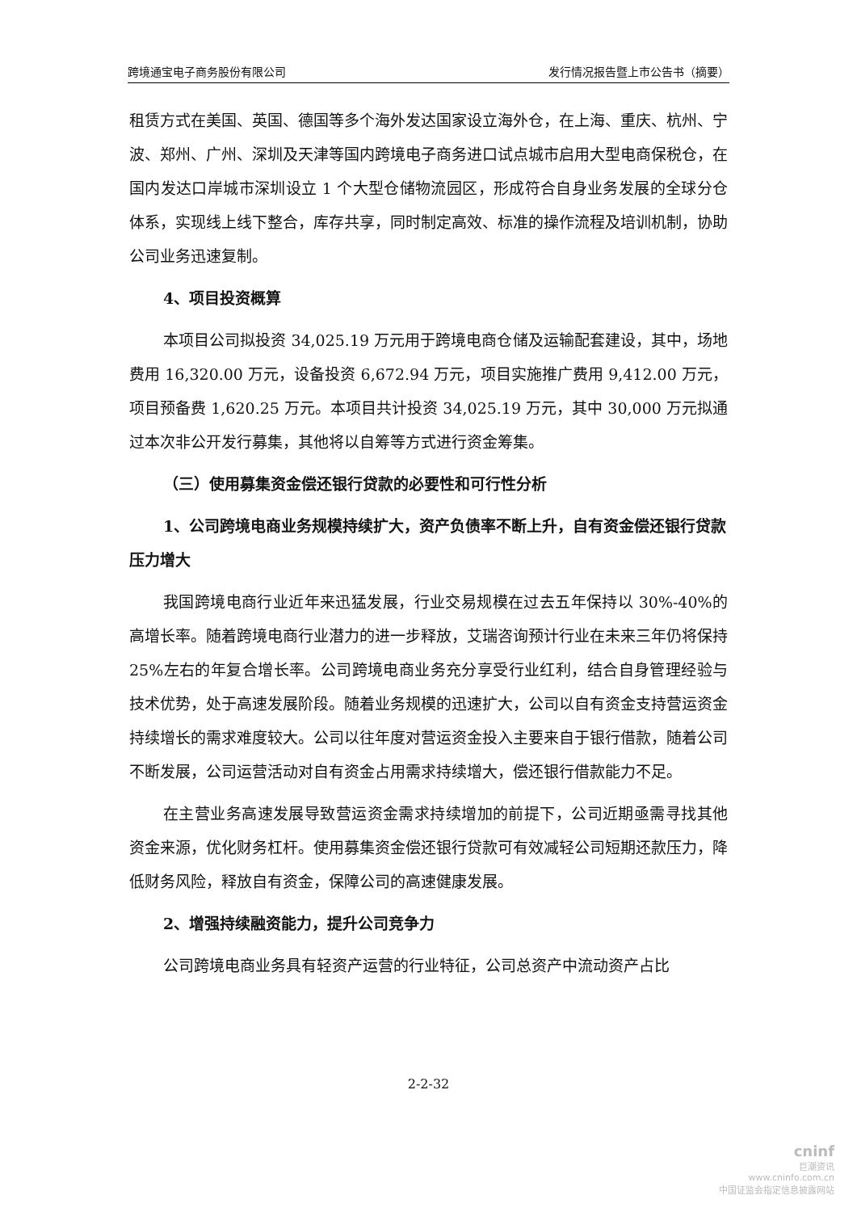跨境通宝电子商务股份有限公司 发行情况报告暨上市公告书（摘要）
租赁方式在美国、英国、德国等多个海外发达国家设立海外仓，在上海、重庆、杭州、宁波、郑州、广州、深圳及天津等国内跨境电子商务进口试点城市启用大型电商保税仓，在国内发达口岸城市深圳设立 1 个大型仓储物流园区，形成符合自身业务发展的全球分仓体系，实现线上线下整合，库存共享，同时制定高效、标准的操作流程及培训机制，协助公司业务迅速复制。
4、项目投资概算
本项目公司拟投资 34,025.19 万元用于跨境电商仓储及运输配套建设，其中，场地费用 16,320.00 万元，设备投资 6,672.94 万元，项目实施推广费用 9,412.00 万元，项目预备费 1,620.25 万元。本项目共计投资 34,025.19 万元，其中 30,000 万元拟通过本次非公开发行募集，其他将以自筹等方式进行资金筹集。
（三）使用募集资金偿还银行贷款的必要性和可行性分析
1、公司跨境电商业务规模持续扩大，资产负债率不断上升，自有资金偿还银行贷款压力增大
我国跨境电商行业近年来迅猛发展，行业交易规模在过去五年保持以 30%-40%的高增长率。随着跨境电商行业潜力的进一步释放，艾瑞咨询预计行业在未来三年仍将保持 25%左右的年复合增长率。公司跨境电商业务充分享受行业红利，结合自身管理经验与技术优势，处于高速发展阶段。随着业务规模的迅速扩大，公司以自有资金支持营运资金持续增长的需求难度较大。公司以往年度对营运资金投入主要来自于银行借款，随着公司不断发展，公司运营活动对自有资金占用需求持续增大，偿还银行借款能力不足。
在主营业务高速发展导致营运资金需求持续增加的前提下，公司近期亟需寻找其他资金来源，优化财务杠杆。使用募集资金偿还银行贷款可有效减轻公司短期还款压力，降低财务风险，释放自有资金，保障公司的高速健康发展。
2、增强持续融资能力，提升公司竞争力
公司跨境电商业务具有轻资产运营的行业特征，公司总资产中流动资产占比
2-2-32
cninf
巨潮资讯
www.cninfo.com.cn
中国证监会指定信息披露网站